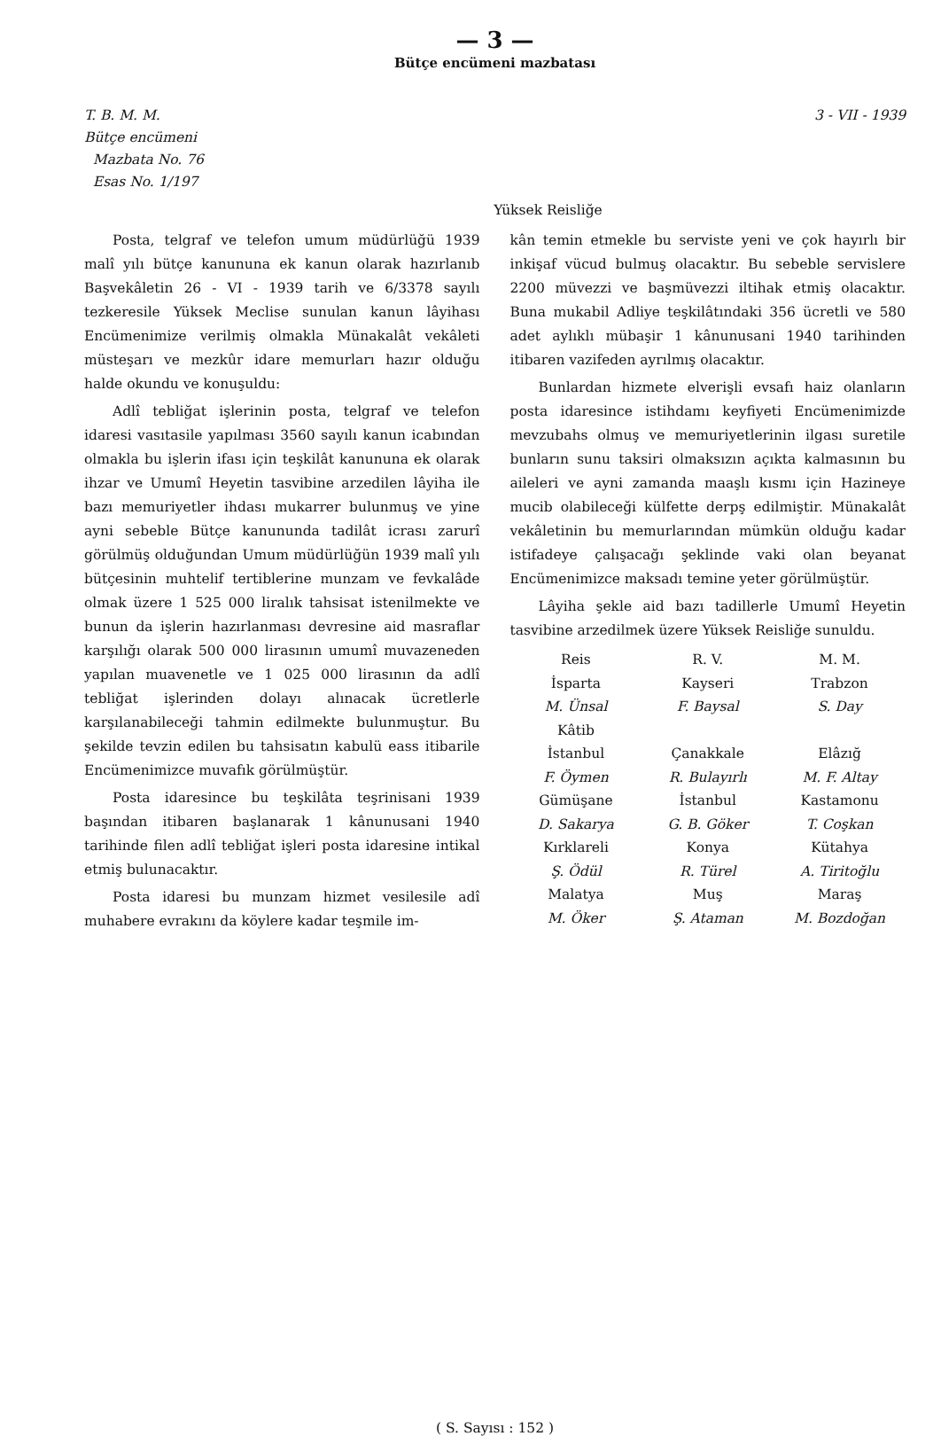— 3 —
Bütçe encümeni mazbatası
T. B. M. M.
Bütçe encümeni
Mazbata No. 76
Esas No. 1/197
3 - VII - 1939
Yüksek Reisliğe
Posta, telgraf ve telefon umum müdürlüğü 1939 malî yılı bütçe kanununa ek kanun olarak hazırlanıb Başvekâletin 26 - VI - 1939 tarih ve 6/3378 sayılı tezkeresile Yüksek Meclise sunulan kanun lâyihası Encümenimize verilmiş olmakla Münakalât vekâleti müsteşarı ve mezkûr idare memurları hazır olduğu halde okundu ve konuşuldu:
Adlî tebliğat işlerinin posta, telgraf ve telefon idaresi vasıtasile yapılması 3560 sayılı kanun icabından olmakla bu işlerin ifası için teşkilât kanununa ek olarak ihzar ve Umumî Heyetin tasvibine arzedilen lâyiha ile bazı memuriyetler ihdası mukarrer bulunmuş ve yine ayni sebeble Bütçe kanununda tadilât icrası zarurî görülmüş olduğundan Umum müdürlüğün 1939 malî yılı bütçesinin muhtelif tertiblerine munzam ve fevkalâde olmak üzere 1 525 000 liralık tahsisat istenilmekte ve bunun da işlerin hazırlanması devresine aid masraflar karşılığı olarak 500 000 lirasının umumî muvazeneden yapılan muavenetle ve 1 025 000 lirasının da adlî tebliğat işlerinden dolayı alınacak ücretlerle karşılanabileceği tahmin edilmekte bulunmuştur. Bu şekilde tevzin edilen bu tahsisatın kabulü eass itibarile Encümenimizce muvafık görülmüştür.
Posta idaresince bu teşkilâta teşrinisani 1939 başından itibaren başlanarak 1 kânunusani 1940 tarihinde filen adlî tebliğat işleri posta idaresine intikal etmiş bulunacaktır.
Posta idaresi bu munzam hizmet vesilesile adî muhabere evrakını da köylere kadar teşmile im-
kân temin etmekle bu serviste yeni ve çok hayırlı bir inkişaf vücud bulmuş olacaktır. Bu sebeble servislere 2200 müvezzi ve başmüvezzi iltihak etmiş olacaktır. Buna mukabil Adliye teşkilâtındaki 356 ücretli ve 580 adet aylıklı mübaşir 1 kânunusani 1940 tarihinden itibaren vazifeden ayrılmış olacaktır.
Bunlardan hizmete elverişli evsafı haiz olanların posta idaresince istihdamı keyfiyeti Encümenimizde mevzubahs olmuş ve memuriyetlerinin ilgası suretile bunların sunu taksiri olmaksızın açıkta kalmasının bu aileleri ve ayni zamanda maaşlı kısmı için Hazineye mucib olabileceği külfette derpş edilmiştir. Münakalât vekâletinin bu memurlarından mümkün olduğu kadar istifadeye çalışacağı şeklinde vaki olan beyanat Encümenimizce maksadı temine yeter görülmüştür.
Lâyiha şekle aid bazı tadillerle Umumî Heyetin tasvibine arzedilmek üzere Yüksek Reisliğe sunuldu.
Reis
R. V.
M. M.
İsparta
Kayseri
Trabzon
M. Ünsal
F. Baysal
S. Day
Kâtib
İstanbul
Çanakkale
Elâzığ
F. Öymen
R. Bulayırlı
M. F. Altay
Gümüşane
İstanbul
Kastamonu
D. Sakarya
G. B. Göker
T. Coşkan
Kırklareli
Konya
Kütahya
Ş. Ödül
R. Türel
A. Tiritoğlu
Malatya
Muş
Maraş
M. Öker
Ş. Ataman
M. Bozdoğan
( S. Sayısı : 152 )